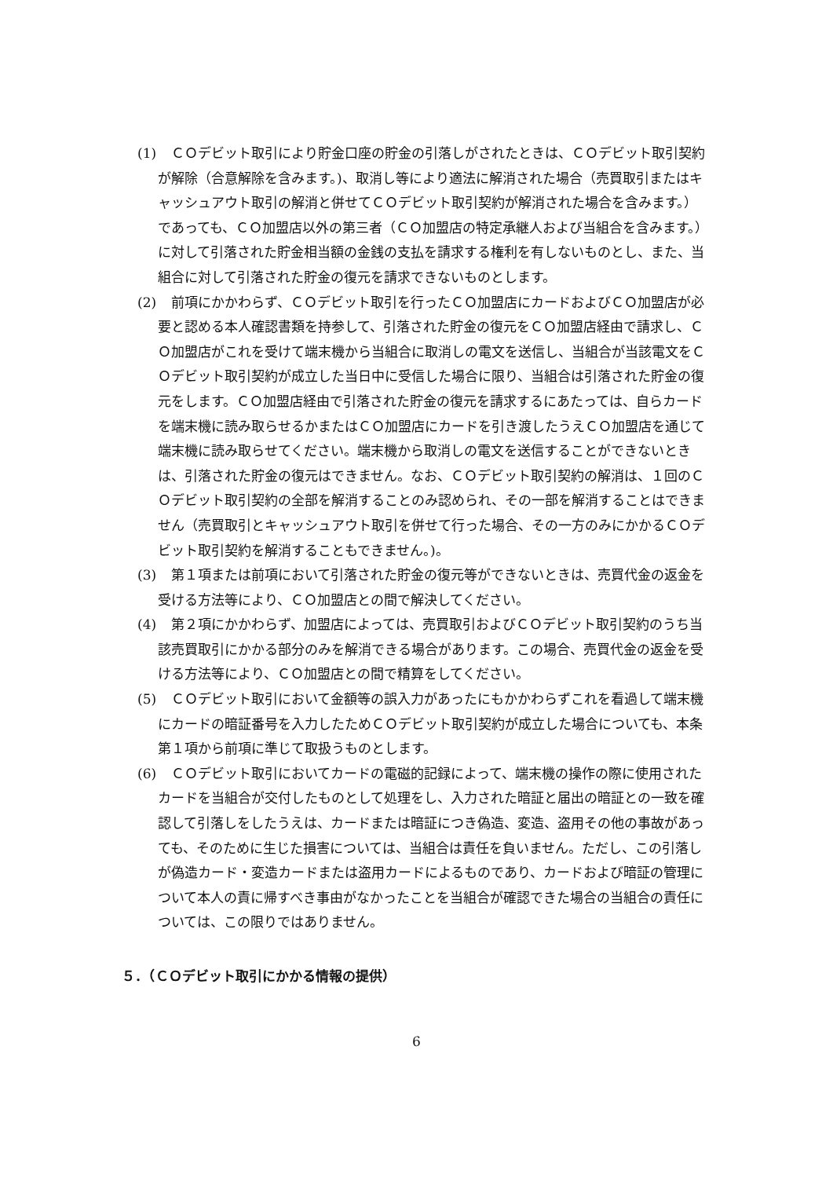(1)
　ＣＯデビット取引により貯金口座の貯金の引落しがされたときは、ＣＯデビット取引契約が解除（合意解除を含みます。)、取消し等により適法に解消された場合（売買取引またはキャッシュアウト取引の解消と併せてＣＯデビット取引契約が解消された場合を含みます。）であっても、ＣＯ加盟店以外の第三者（ＣＯ加盟店の特定承継人および当組合を含みます。）に対して引落された貯金相当額の金銭の支払を請求する権利を有しないものとし、また、当組合に対して引落された貯金の復元を請求できないものとします。
(2)
　前項にかかわらず、ＣＯデビット取引を行ったＣＯ加盟店にカードおよびＣＯ加盟店が必要と認める本人確認書類を持参して、引落された貯金の復元をＣＯ加盟店経由で請求し、ＣＯ加盟店がこれを受けて端末機から当組合に取消しの電文を送信し、当組合が当該電文をＣＯデビット取引契約が成立した当日中に受信した場合に限り、当組合は引落された貯金の復元をします。ＣＯ加盟店経由で引落された貯金の復元を請求するにあたっては、自らカードを端末機に読み取らせるかまたはＣＯ加盟店にカードを引き渡したうえＣＯ加盟店を通じて端末機に読み取らせてください。端末機から取消しの電文を送信することができないときは、引落された貯金の復元はできません。なお、ＣＯデビット取引契約の解消は、１回のＣＯデビット取引契約の全部を解消することのみ認められ、その一部を解消することはできません（売買取引とキャッシュアウト取引を併せて行った場合、その一方のみにかかるＣＯデビット取引契約を解消することもできません。)。
(3)
　第１項または前項において引落された貯金の復元等ができないときは、売買代金の返金を受ける方法等により、ＣＯ加盟店との間で解決してください。
(4)
　第２項にかかわらず、加盟店によっては、売買取引およびＣＯデビット取引契約のうち当該売買取引にかかる部分のみを解消できる場合があります。この場合、売買代金の返金を受ける方法等により、ＣＯ加盟店との間で精算をしてください。
(5)
　ＣＯデビット取引において金額等の誤入力があったにもかかわらずこれを看過して端末機にカードの暗証番号を入力したためＣＯデビット取引契約が成立した場合についても、本条第１項から前項に準じて取扱うものとします。
(6)
　ＣＯデビット取引においてカードの電磁的記録によって、端末機の操作の際に使用されたカードを当組合が交付したものとして処理をし、入力された暗証と届出の暗証との一致を確認して引落しをしたうえは、カードまたは暗証につき偽造、変造、盗用その他の事故があっても、そのために生じた損害については、当組合は責任を負いません。ただし、この引落しが偽造カード・変造カードまたは盗用カードによるものであり、カードおよび暗証の管理について本人の責に帰すべき事由がなかったことを当組合が確認できた場合の当組合の責任については、この限りではありません。
５．（ＣＯデビット取引にかかる情報の提供）
6